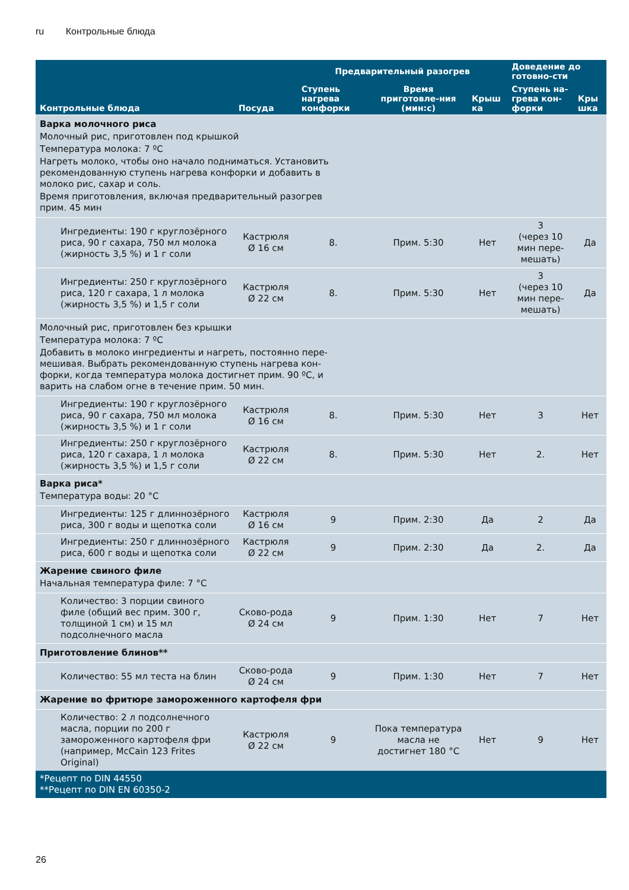ru Контрольные блюда
| Контрольные блюда | Посуда | Предварительный разогрев | | | Доведение до готовно-сти | |
| --- | --- | --- | --- | --- | --- | --- |
| | | Ступень нагрева конфорки | Время приготовле-ния (мин:с) | Крыш ка | Ступень на-грева кон-форки | Кры шка |
| Варка молочного риса Молочный рис, приготовлен под крышкой Температура молока: 7 ºC Нагреть молоко, чтобы оно начало подниматься. Установить рекомендованную ступень нагрева конфорки и добавить в молоко рис, сахар и соль. Время приготовления, включая предварительный разогрев прим. 45 мин | | | | | | |
| Ингредиенты: 190 г круглозёрного риса, 90 г сахара, 750 мл молока (жирность 3,5 %) и 1 г соли | Кастрюля Ø 16 см | 8. | Прим. 5:30 | Нет | 3 (через 10 мин пере-мешать) | Да |
| Ингредиенты: 250 г круглозёрного риса, 120 г сахара, 1 л молока (жирность 3,5 %) и 1,5 г соли | Кастрюля Ø 22 см | 8. | Прим. 5:30 | Нет | 3 (через 10 мин пере-мешать) | Да |
| Молочный рис, приготовлен без крышки Температура молока: 7 ºC Добавить в молоко ингредиенты и нагреть, постоянно пере- мешивая. Выбрать рекомендованную ступень нагрева кон- форки, когда температура молока достигнет прим. 90 ºC, и варить на слабом огне в течение прим. 50 мин. | | | | | | |
| Ингредиенты: 190 г круглозёрного риса, 90 г сахара, 750 мл молока (жирность 3,5 %) и 1 г соли | Кастрюля Ø 16 см | 8. | Прим. 5:30 | Нет | 3 | Нет |
| Ингредиенты: 250 г круглозёрного риса, 120 г сахара, 1 л молока (жирность 3,5 %) и 1,5 г соли | Кастрюля Ø 22 см | 8. | Прим. 5:30 | Нет | 2. | Нет |
| Варка риса* Температура воды: 20 °C | | | | | | |
| Ингредиенты: 125 г длиннозёрного риса, 300 г воды и щепотка соли | Кастрюля Ø 16 см | 9 | Прим. 2:30 | Да | 2 | Да |
| Ингредиенты: 250 г длиннозёрного риса, 600 г воды и щепотка соли | Кастрюля Ø 22 см | 9 | Прим. 2:30 | Да | 2. | Да |
| Жарение свиного филе Начальная температура филе: 7 °C | | | | | | |
| Количество: 3 порции свиного филе (общий вес прим. 300 г, толщиной 1 см) и 15 мл подсолнечного масла | Сково-рода Ø 24 см | 9 | Прим. 1:30 | Нет | 7 | Нет |
| Приготовление блинов** | | | | | | |
| Количество: 55 мл теста на блин | Сково-рода Ø 24 см | 9 | Прим. 1:30 | Нет | 7 | Нет |
| Жарение во фритюре замороженного картофеля фри | | | | | | |
| Количество: 2 л подсолнечного масла, порции по 200 г замороженного картофеля фри (например, McCain 123 Frites Original) | Кастрюля Ø 22 см | 9 | Пока температура масла не достигнет 180 °C | Нет | 9 | Нет |
| *Рецепт по DIN 44550 **Рецепт по DIN EN 60350-2 | | | | | | |
26